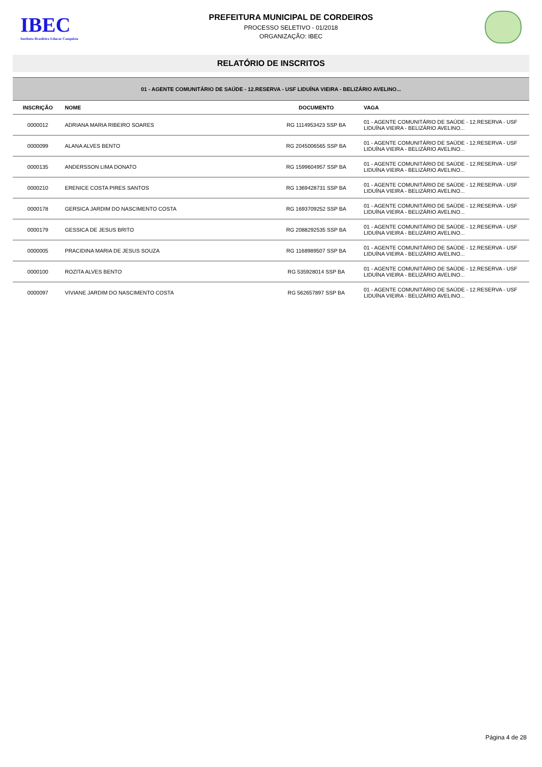IBEC
Instituto Brasileiro Educar Conquista
PREFEITURA MUNICIPAL DE CORDEIROS
PROCESSO SELETIVO - 01/2018
ORGANIZAÇÃO: IBEC
RELATÓRIO DE INSCRITOS
| 01 - AGENTE COMUNITÁRIO DE SAÚDE - 12.RESERVA - USF LIDUÍNA VIEIRA - BELIZÁRIO AVELINO... | | | |
| INSCRIÇÃO | NOME | DOCUMENTO | VAGA |
| 0000012 | ADRIANA MARIA RIBEIRO SOARES | RG 1114953423 SSP BA | 01 - AGENTE COMUNITÁRIO DE SAÚDE - 12.RESERVA - USF LIDUÍNA VIEIRA - BELIZÁRIO AVELINO... |
| 0000099 | ALANA ALVES BENTO | RG 2045006565 SSP BA | 01 - AGENTE COMUNITÁRIO DE SAÚDE - 12.RESERVA - USF LIDUÍNA VIEIRA - BELIZÁRIO AVELINO... |
| 0000135 | ANDERSSON LIMA DONATO | RG 1599604957 SSP BA | 01 - AGENTE COMUNITÁRIO DE SAÚDE - 12.RESERVA - USF LIDUÍNA VIEIRA - BELIZÁRIO AVELINO... |
| 0000210 | ERENICE COSTA PIRES SANTOS | RG 1369428731 SSP BA | 01 - AGENTE COMUNITÁRIO DE SAÚDE - 12.RESERVA - USF LIDUÍNA VIEIRA - BELIZÁRIO AVELINO... |
| 0000178 | GERSICA JARDIM DO NASCIMENTO COSTA | RG 1693709252 SSP BA | 01 - AGENTE COMUNITÁRIO DE SAÚDE - 12.RESERVA - USF LIDUÍNA VIEIRA - BELIZÁRIO AVELINO... |
| 0000179 | GESSICA DE JESUS BRITO | RG 2088292535 SSP BA | 01 - AGENTE COMUNITÁRIO DE SAÚDE - 12.RESERVA - USF LIDUÍNA VIEIRA - BELIZÁRIO AVELINO... |
| 0000005 | PRACIDINA MARIA DE JESUS SOUZA | RG 1168989507 SSP BA | 01 - AGENTE COMUNITÁRIO DE SAÚDE - 12.RESERVA - USF LIDUÍNA VIEIRA - BELIZÁRIO AVELINO... |
| 0000100 | ROZITA ALVES BENTO | RG 535928014 SSP BA | 01 - AGENTE COMUNITÁRIO DE SAÚDE - 12.RESERVA - USF LIDUÍNA VIEIRA - BELIZÁRIO AVELINO... |
| 0000097 | VIVIANE JARDIM DO NASCIMENTO COSTA | RG 562657897 SSP BA | 01 - AGENTE COMUNITÁRIO DE SAÚDE - 12.RESERVA - USF LIDUÍNA VIEIRA - BELIZÁRIO AVELINO... |
Página 4 de 28